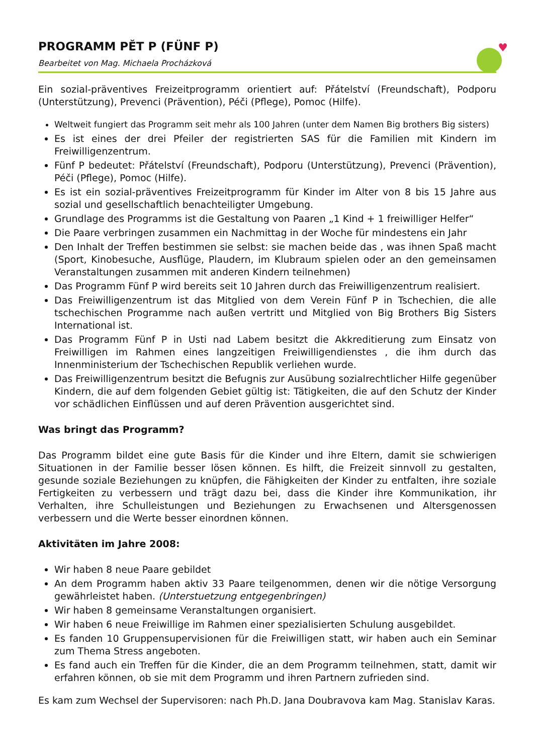♥
PROGRAMM PĚT P (FÜNF P)
Bearbeitet von Mag. Michaela Procházková
Ein sozial-präventives Freizeitprogramm orientiert auf: Přátelství (Freundschaft), Podporu (Unterstützung), Prevenci (Prävention), Péči (Pflege), Pomoc (Hilfe).
Weltweit fungiert das Programm seit mehr als 100 Jahren (unter dem Namen Big brothers Big sisters)
Es ist eines der drei Pfeiler der registrierten SAS für die Familien mit Kindern im Freiwilligenzentrum.
Fünf P bedeutet: Přátelství (Freundschaft), Podporu (Unterstützung), Prevenci (Prävention), Péči (Pflege), Pomoc (Hilfe).
Es ist ein sozial-präventives Freizeitprogramm für Kinder im Alter von 8 bis 15 Jahre aus sozial und gesellschaftlich benachteiligter Umgebung.
Grundlage des Programms ist die Gestaltung von Paaren „1 Kind + 1 freiwilliger Helfer“
Die Paare verbringen zusammen ein Nachmittag in der Woche für mindestens ein Jahr
Den Inhalt der Treffen bestimmen sie selbst: sie machen beide das , was ihnen Spaß macht (Sport, Kinobesuche, Ausflüge, Plaudern, im Klubraum spielen oder an den gemeinsamen Veranstaltungen zusammen mit anderen Kindern teilnehmen)
Das Programm Fünf P wird bereits seit 10 Jahren durch das Freiwilligenzentrum realisiert.
Das Freiwilligenzentrum ist das Mitglied von dem Verein Fünf P in Tschechien, die alle tschechischen Programme nach außen vertritt und Mitglied von Big Brothers Big Sisters International ist.
Das Programm Fünf P in Usti nad Labem besitzt die Akkreditierung zum Einsatz von Freiwilligen im Rahmen eines langzeitigen Freiwilligendienstes , die ihm durch das Innenministerium der Tschechischen Republik verliehen wurde.
Das Freiwilligenzentrum besitzt die Befugnis zur Ausübung sozialrechtlicher Hilfe gegenüber Kindern, die auf dem folgenden Gebiet gültig ist: Tätigkeiten, die auf den Schutz der Kinder vor schädlichen Einflüssen und auf deren Prävention ausgerichtet sind.
Was bringt das Programm?
Das Programm bildet eine gute Basis für die Kinder und ihre Eltern, damit sie schwierigen Situationen in der Familie besser lösen können. Es hilft, die Freizeit sinnvoll zu gestalten, gesunde soziale Beziehungen zu knüpfen, die Fähigkeiten der Kinder zu entfalten, ihre soziale Fertigkeiten zu verbessern und trägt dazu bei, dass die Kinder ihre Kommunikation, ihr Verhalten, ihre Schulleistungen und Beziehungen zu Erwachsenen und Altersgenossen verbessern und die Werte besser einordnen können.
Aktivitäten im Jahre 2008:
Wir haben 8 neue Paare gebildet
An dem Programm haben aktiv 33 Paare teilgenommen, denen wir die nötige Versorgung gewährleistet haben. (Unterstuetzung entgegenbringen)
Wir haben 8 gemeinsame Veranstaltungen organisiert.
Wir haben 6 neue Freiwillige im Rahmen einer spezialisierten Schulung ausgebildet.
Es fanden 10 Gruppensupervisionen für die Freiwilligen statt, wir haben auch ein Seminar zum Thema Stress angeboten.
Es fand auch ein Treffen für die Kinder, die an dem Programm teilnehmen, statt, damit wir erfahren können, ob sie mit dem Programm und ihren Partnern zufrieden sind.
Es kam zum Wechsel der Supervisoren: nach Ph.D. Jana Doubravova kam Mag. Stanislav Karas.